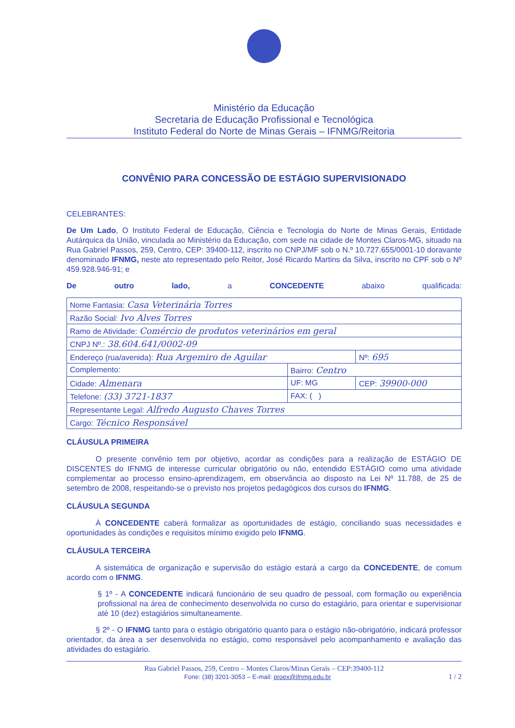Ministério da Educação
Secretaria de Educação Profissional e Tecnológica
Instituto Federal do Norte de Minas Gerais – IFNMG/Reitoria
CONVÊNIO PARA CONCESSÃO DE ESTÁGIO SUPERVISIONADO
CELEBRANTES:
De Um Lado, O Instituto Federal de Educação, Ciência e Tecnologia do Norte de Minas Gerais, Entidade Autárquica da União, vinculada ao Ministério da Educação, com sede na cidade de Montes Claros-MG, situado na Rua Gabriel Passos, 259, Centro, CEP: 39400-112, inscrito no CNPJ/MF sob o N.º 10.727.655/0001-10 doravante denominado IFNMG, neste ato representado pelo Reitor, José Ricardo Martins da Silva, inscrito no CPF sob o Nº 459.928.946-91; e
De outro lado, a CONCEDENTE abaixo qualificada:
| Nome Fantasia: Casa Veterinária Torres | | |
| Razão Social: Ivo Alves Torres | | |
| Ramo de Atividade: Comércio de produtos veterinários em geral | | |
| CNPJ Nº.: 38.604.641/0002-09 | | |
| Endereço (rua/avenida): Rua Argemiro de Aguilar | | Nº: 695 |
| Complemento: | Bairro: Centro | |
| Cidade: Almenara | UF: MG | CEP: 39900-000 |
| Telefone: (33) 3721-1837 | FAX: ( ) | |
| Representante Legal: Alfredo Augusto Chaves Torres | | |
| Cargo: Técnico Responsável | | |
CLÁUSULA PRIMEIRA
O presente convênio tem por objetivo, acordar as condições para a realização de ESTÁGIO DE DISCENTES do IFNMG de interesse curricular obrigatório ou não, entendido ESTÁGIO como uma atividade complementar ao processo ensino-aprendizagem, em observância ao disposto na Lei Nº 11.788, de 25 de setembro de 2008, respeitando-se o previsto nos projetos pedagógicos dos cursos do IFNMG.
CLÁUSULA SEGUNDA
À CONCEDENTE caberá formalizar as oportunidades de estágio, conciliando suas necessidades e oportunidades às condições e requisitos mínimo exigido pelo IFNMG.
CLÁUSULA TERCEIRA
A sistemática de organização e supervisão do estágio estará a cargo da CONCEDENTE, de comum acordo com o IFNMG.
§ 1º - A CONCEDENTE indicará funcionário de seu quadro de pessoal, com formação ou experiência profissional na área de conhecimento desenvolvida no curso do estagiário, para orientar e supervisionar até 10 (dez) estagiários simultaneamente.
§ 2º - O IFNMG tanto para o estágio obrigatório quanto para o estágio não-obrigatório, indicará professor orientador, da área a ser desenvolvida no estágio, como responsável pelo acompanhamento e avaliação das atividades do estagiário.
Rua Gabriel Passos, 259, Centro – Montes Claros/Minas Gerais – CEP:39400-112
Fone: (38) 3201-3053 – E-mail: proex@ifnmg.edu.br 1 / 2